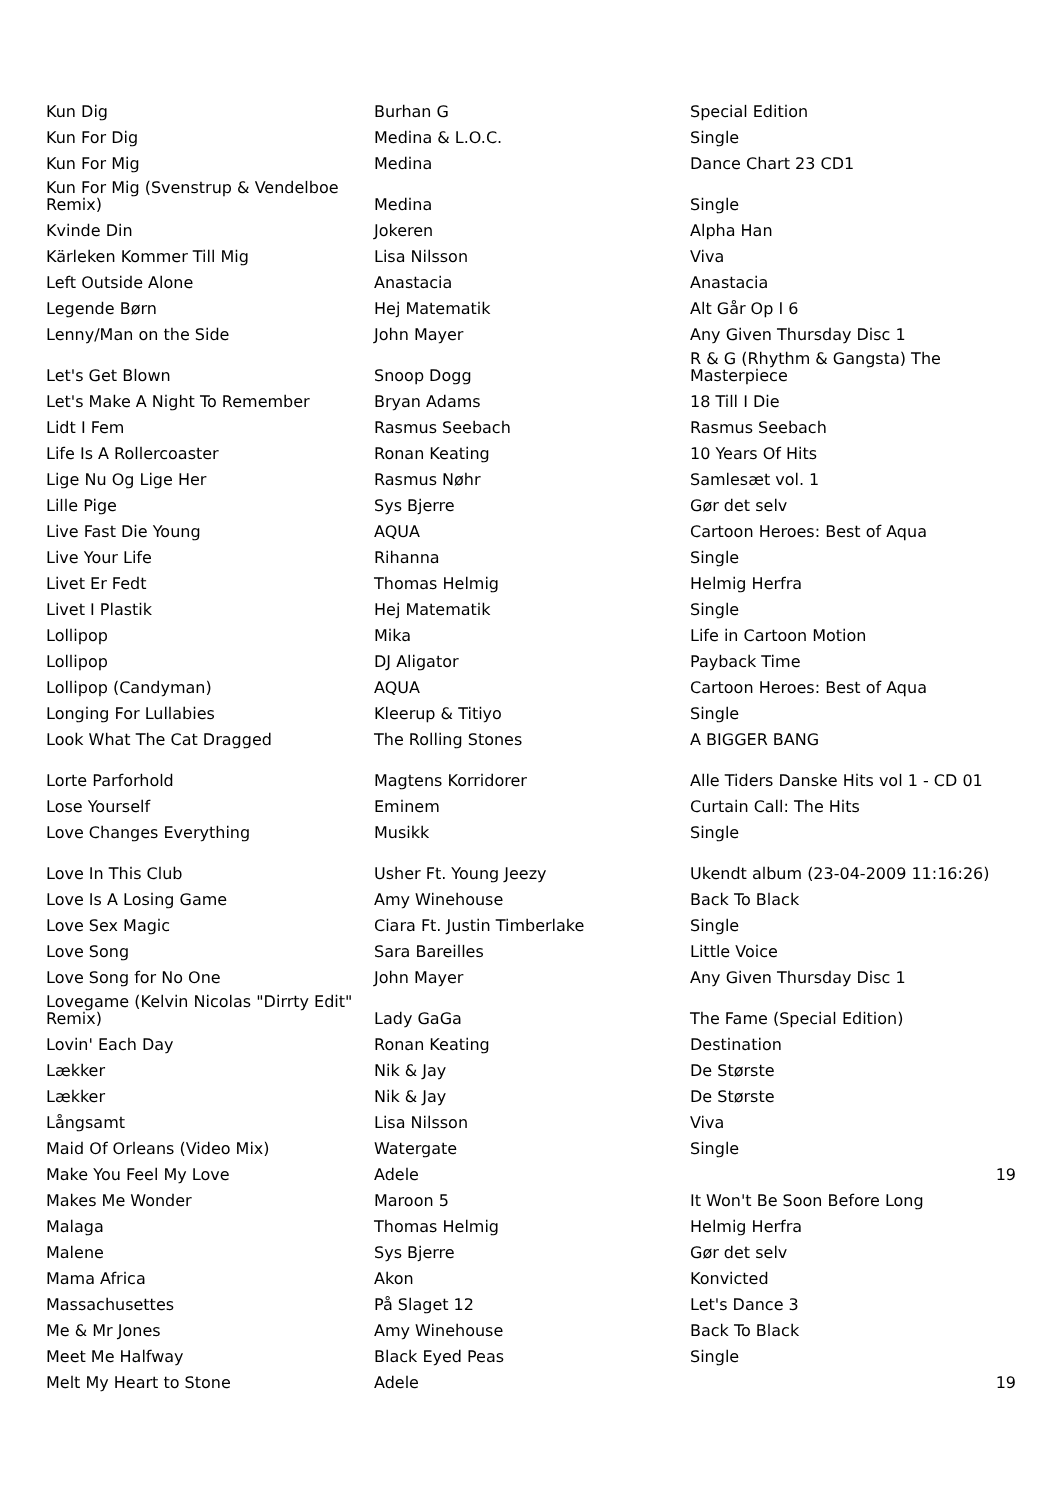| Kun Dig | Burhan G | Special Edition | |
| Kun For Dig | Medina & L.O.C. | Single | |
| Kun For Mig | Medina | Dance Chart 23 CD1 | |
| Kun For Mig (Svenstrup & Vendelboe Remix) | Medina | Single | |
| Kvinde Din | Jokeren | Alpha Han | |
| Kärleken Kommer Till Mig | Lisa Nilsson | Viva | |
| Left Outside Alone | Anastacia | Anastacia | |
| Legende Børn | Hej Matematik | Alt Går Op I 6 | |
| Lenny/Man on the Side | John Mayer | Any Given Thursday Disc 1 | |
| Let's Get Blown | Snoop Dogg | R & G (Rhythm & Gangsta) The Masterpiece | |
| Let's Make A Night To Remember | Bryan Adams | 18 Till I Die | |
| Lidt I Fem | Rasmus Seebach | Rasmus Seebach | |
| Life Is A Rollercoaster | Ronan Keating | 10 Years Of Hits | |
| Lige Nu Og Lige Her | Rasmus Nøhr | Samlesæt vol. 1 | |
| Lille Pige | Sys Bjerre | Gør det selv | |
| Live Fast Die Young | AQUA | Cartoon Heroes: Best of Aqua | |
| Live Your Life | Rihanna | Single | |
| Livet Er Fedt | Thomas Helmig | Helmig Herfra | |
| Livet I Plastik | Hej Matematik | Single | |
| Lollipop | Mika | Life in Cartoon Motion | |
| Lollipop | DJ Aligator | Payback Time | |
| Lollipop (Candyman) | AQUA | Cartoon Heroes: Best of Aqua | |
| Longing For Lullabies | Kleerup & Titiyo | Single | |
| Look What The Cat Dragged | The Rolling Stones | A BIGGER BANG | |
| Lorte Parforhold | Magtens Korridorer | Alle Tiders Danske Hits vol 1 - CD 01 | |
| Lose Yourself | Eminem | Curtain Call: The Hits | |
| Love Changes Everything | Musikk | Single | |
| Love In This Club | Usher Ft. Young Jeezy | Ukendt album (23-04-2009 11:16:26) | |
| Love Is A Losing Game | Amy Winehouse | Back To Black | |
| Love Sex Magic | Ciara Ft. Justin Timberlake | Single | |
| Love Song | Sara Bareilles | Little Voice | |
| Love Song for No One | John Mayer | Any Given Thursday Disc 1 | |
| Lovegame (Kelvin Nicolas "Dirrty Edit" Remix) | Lady GaGa | The Fame (Special Edition) | |
| Lovin' Each Day | Ronan Keating | Destination | |
| Lækker | Nik & Jay | De Største | |
| Lækker | Nik & Jay | De Største | |
| Långsamt | Lisa Nilsson | Viva | |
| Maid Of Orleans (Video Mix) | Watergate | Single | |
| Make You Feel My Love | Adele | | 19 |
| Makes Me Wonder | Maroon 5 | It Won't Be Soon Before Long | |
| Malaga | Thomas Helmig | Helmig Herfra | |
| Malene | Sys Bjerre | Gør det selv | |
| Mama Africa | Akon | Konvicted | |
| Massachusettes | På Slaget 12 | Let's Dance 3 | |
| Me & Mr Jones | Amy Winehouse | Back To Black | |
| Meet Me Halfway | Black Eyed Peas | Single | |
| Melt My Heart to Stone | Adele | | 19 |